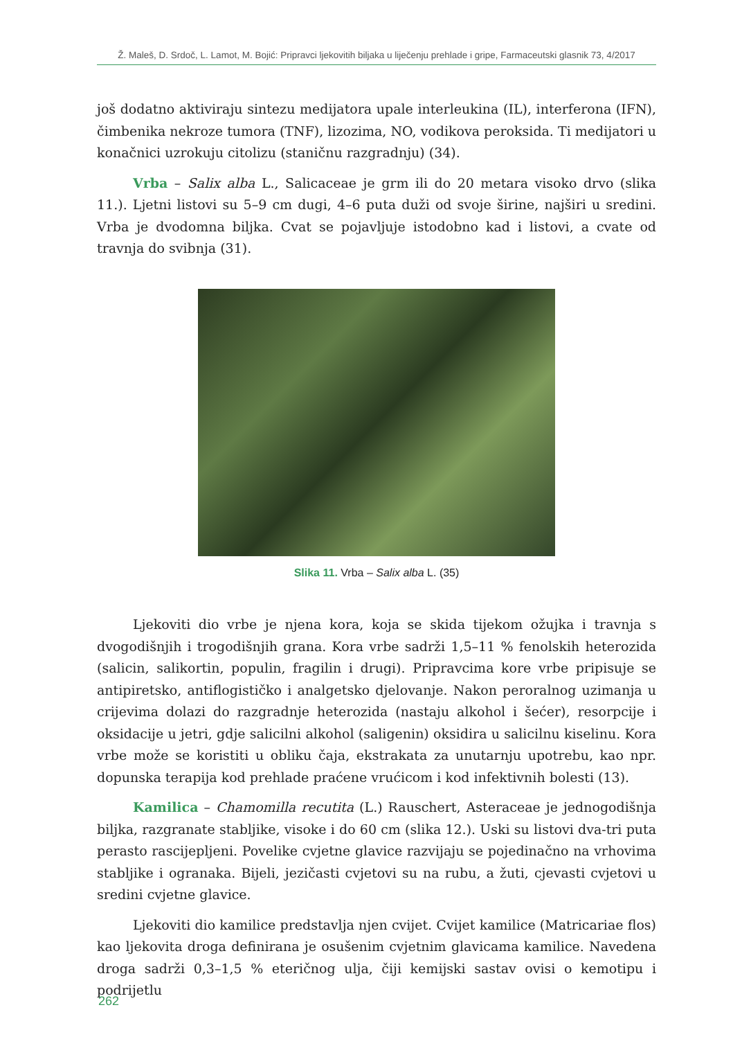Ž. Maleš, D. Srdoč, L. Lamot, M. Bojić: Pripravci ljekovitih biljaka u liječenju prehlade i gripe, Farmaceutski glasnik 73, 4/2017
još dodatno aktiviraju sintezu medijatora upale interleukina (IL), interferona (IFN), čimbenika nekroze tumora (TNF), lizozima, NO, vodikova peroksida. Ti medijatori u konačnici uzrokuju citolizu (staničnu razgradnju) (34).
Vrba – Salix alba L., Salicaceae je grm ili do 20 metara visoko drvo (slika 11.). Ljetni listovi su 5–9 cm dugi, 4–6 puta duži od svoje širine, najširi u sredini. Vrba je dvodomna biljka. Cvat se pojavljuje istodobno kad i listovi, a cvate od travnja do svibnja (31).
Slika 11. Vrba – Salix alba L. (35)
Ljekoviti dio vrbe je njena kora, koja se skida tijekom ožujka i travnja s dvogodišnjih i trogodišnjih grana. Kora vrbe sadrži 1,5–11 % fenolskih heterozida (salicin, salikortin, populin, fragilin i drugi). Pripravcima kore vrbe pripisuje se antipiretsko, antiflogističko i analgetsko djelovanje. Nakon peroralnog uzimanja u crijevima dolazi do razgradnje heterozida (nastaju alkohol i šećer), resorpcije i oksidacije u jetri, gdje salicilni alkohol (saligenin) oksidira u salicilnu kiselinu. Kora vrbe može se koristiti u obliku čaja, ekstrakata za unutarnju upotrebu, kao npr. dopunska terapija kod prehlade praćene vrućicom i kod infektivnih bolesti (13).
Kamilica – Chamomilla recutita (L.) Rauschert, Asteraceae je jednogodišnja biljka, razgranate stabljike, visoke i do 60 cm (slika 12.). Uski su listovi dva-tri puta perasto rascijepljeni. Povelike cvjetne glavice razvijaju se pojedinačno na vrhovima stabljike i ogranaka. Bijeli, jezičasti cvjetovi su na rubu, a žuti, cjevasti cvjetovi u sredini cvjetne glavice.
Ljekoviti dio kamilice predstavlja njen cvijet. Cvijet kamilice (Matricariae flos) kao ljekovita droga definirana je osušenim cvjetnim glavicama kamilice. Navedena droga sadrži 0,3–1,5 % eteričnog ulja, čiji kemijski sastav ovisi o kemotipu i podrijetlu
262